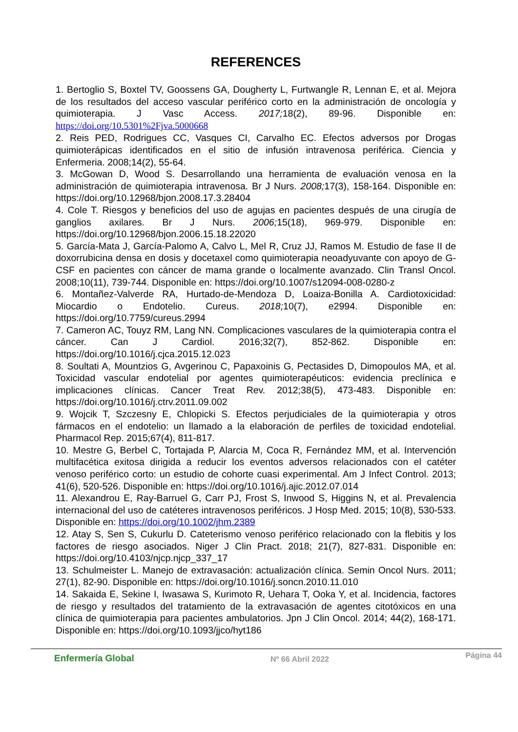REFERENCES
1. Bertoglio S, Boxtel TV, Goossens GA, Dougherty L, Furtwangle R, Lennan E, et al. Mejora de los resultados del acceso vascular periférico corto en la administración de oncología y quimioterapia. J Vasc Access. 2017; 18(2), 89-96. Disponible en: https://doi.org/10.5301%2Fjva.5000668
2. Reis PED, Rodrigues CC, Vasques CI, Carvalho EC. Efectos adversos por Drogas quimioterápicas identificados en el sitio de infusión intravenosa periférica. Ciencia y Enfermeria. 2008;14(2), 55-64.
3. McGowan D, Wood S. Desarrollando una herramienta de evaluación venosa en la administración de quimioterapia intravenosa. Br J Nurs. 2008; 17(3), 158-164. Disponible en: https://doi.org/10.12968/bjon.2008.17.3.28404
4. Cole T. Riesgos y beneficios del uso de agujas en pacientes después de una cirugía de ganglios axilares. Br J Nurs. 2006; 15(18), 969-979. Disponible en: https://doi.org/10.12968/bjon.2006.15.18.22020
5. García-Mata J, García-Palomo A, Calvo L, Mel R, Cruz JJ, Ramos M. Estudio de fase II de doxorrubicina densa en dosis y docetaxel como quimioterapia neoadyuvante con apoyo de G-CSF en pacientes con cáncer de mama grande o localmente avanzado. Clin Transl Oncol. 2008;10(11), 739-744. Disponible en: https://doi.org/10.1007/s12094-008-0280-z
6. Montañez-Valverde RA, Hurtado-de-Mendoza D, Loaiza-Bonilla A. Cardiotoxicidad: Miocardio o Endotelio. Cureus. 2018; 10(7), e2994. Disponible en: https://doi.org/10.7759/cureus.2994
7. Cameron AC, Touyz RM, Lang NN. Complicaciones vasculares de la quimioterapia contra el cáncer. Can J Cardiol. 2016;32(7), 852-862. Disponible en: https://doi.org/10.1016/j.cjca.2015.12.023
8. Soultati A, Mountzios G, Avgerinou C, Papaxoinis G, Pectasides D, Dimopoulos MA, et al. Toxicidad vascular endotelial por agentes quimioterapéuticos: evidencia preclínica e implicaciones clínicas. Cancer Treat Rev. 2012;38(5), 473-483. Disponible en: https://doi.org/10.1016/j.ctrv.2011.09.002
9. Wojcik T, Szczesny E, Chlopicki S. Efectos perjudiciales de la quimioterapia y otros fármacos en el endotelio: un llamado a la elaboración de perfiles de toxicidad endotelial. Pharmacol Rep. 2015;67(4), 811-817.
10. Mestre G, Berbel C, Tortajada P, Alarcia M, Coca R, Fernández MM, et al. Intervención multifacética exitosa dirigida a reducir los eventos adversos relacionados con el catéter venoso periférico corto: un estudio de cohorte cuasi experimental. Am J Infect Control. 2013; 41(6), 520-526. Disponible en: https://doi.org/10.1016/j.ajic.2012.07.014
11. Alexandrou E, Ray-Barruel G, Carr PJ, Frost S, Inwood S, Higgins N, et al. Prevalencia internacional del uso de catéteres intravenosos periféricos. J Hosp Med. 2015; 10(8), 530-533. Disponible en: https://doi.org/10.1002/jhm.2389
12. Atay S, Sen S, Cukurlu D. Cateterismo venoso periférico relacionado con la flebitis y los factores de riesgo asociados. Niger J Clin Pract. 2018; 21(7), 827-831. Disponible en: https://doi.org/10.4103/njcp.njcp_337_17
13. Schulmeister L. Manejo de extravasación: actualización clínica. Semin Oncol Nurs. 2011; 27(1), 82-90. Disponible en: https://doi.org/10.1016/j.soncn.2010.11.010
14. Sakaida E, Sekine I, Iwasawa S, Kurimoto R, Uehara T, Ooka Y, et al. Incidencia, factores de riesgo y resultados del tratamiento de la extravasación de agentes citotóxicos en una clínica de quimioterapia para pacientes ambulatorios. Jpn J Clin Oncol. 2014; 44(2), 168-171. Disponible en: https://doi.org/10.1093/jjco/hyt186
Enfermería Global Nº 66 Abril 2022 Página 44